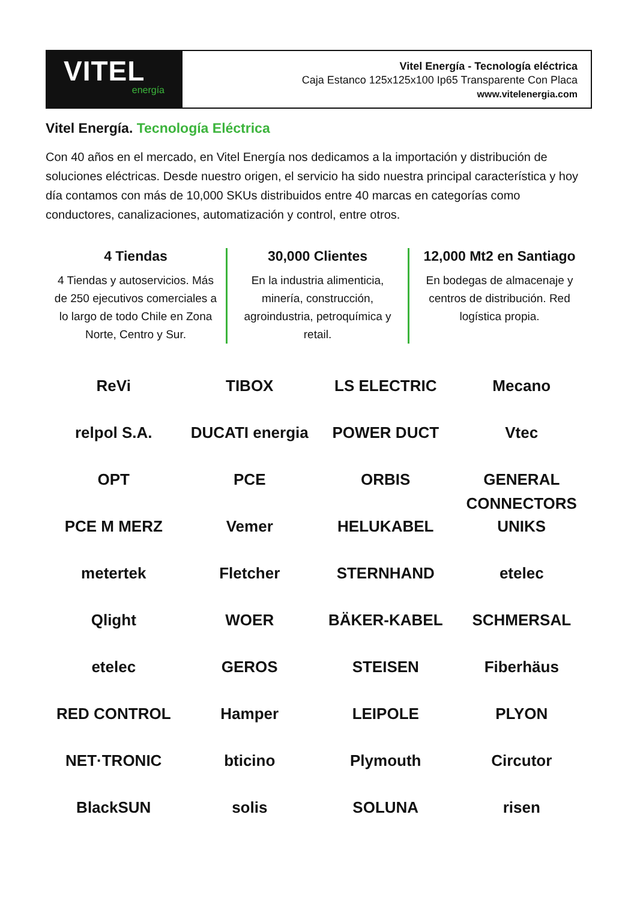VITEL
energía
Vitel Energía - Tecnología eléctrica
Caja Estanco 125x125x100 Ip65 Transparente Con Placa
www.vitelenergia.com
Vitel Energía. Tecnología Eléctrica
Con 40 años en el mercado, en Vitel Energía nos dedicamos a la importación y distribución de soluciones eléctricas. Desde nuestro origen, el servicio ha sido nuestra principal característica y hoy día contamos con más de 10,000 SKUs distribuidos entre 40 marcas en categorías como conductores, canalizaciones, automatización y control, entre otros.
4 Tiendas
4 Tiendas y autoservicios. Más de 250 ejecutivos comerciales a lo largo de todo Chile en Zona Norte, Centro y Sur.
30,000 Clientes
En la industria alimenticia, minería, construcción, agroindustria, petroquímica y retail.
12,000 Mt2 en Santiago
En bodegas de almacenaje y centros de distribución. Red logística propia.
ReVi
TIBOX
LS ELECTRIC
Mecano
relpol S.A.
DUCATI energia
POWER DUCT
Vtec
OPT
PCE
ORBIS
GENERAL CONNECTORS
PCE M MERZ
Vemer
HELUKABEL
UNIKS
metertek
Fletcher
STERNHAND
etelec
Qlight
WOER
BÄKER-KABEL
SCHMERSAL
etelec
GEROS
STEISEN
Fiberhäus
RED CONTROL
Hamper
LEIPOLE
PLYON
NET·TRONIC
bticino
Plymouth
Circutor
BlackSUN
solis
SOLUNA
risen